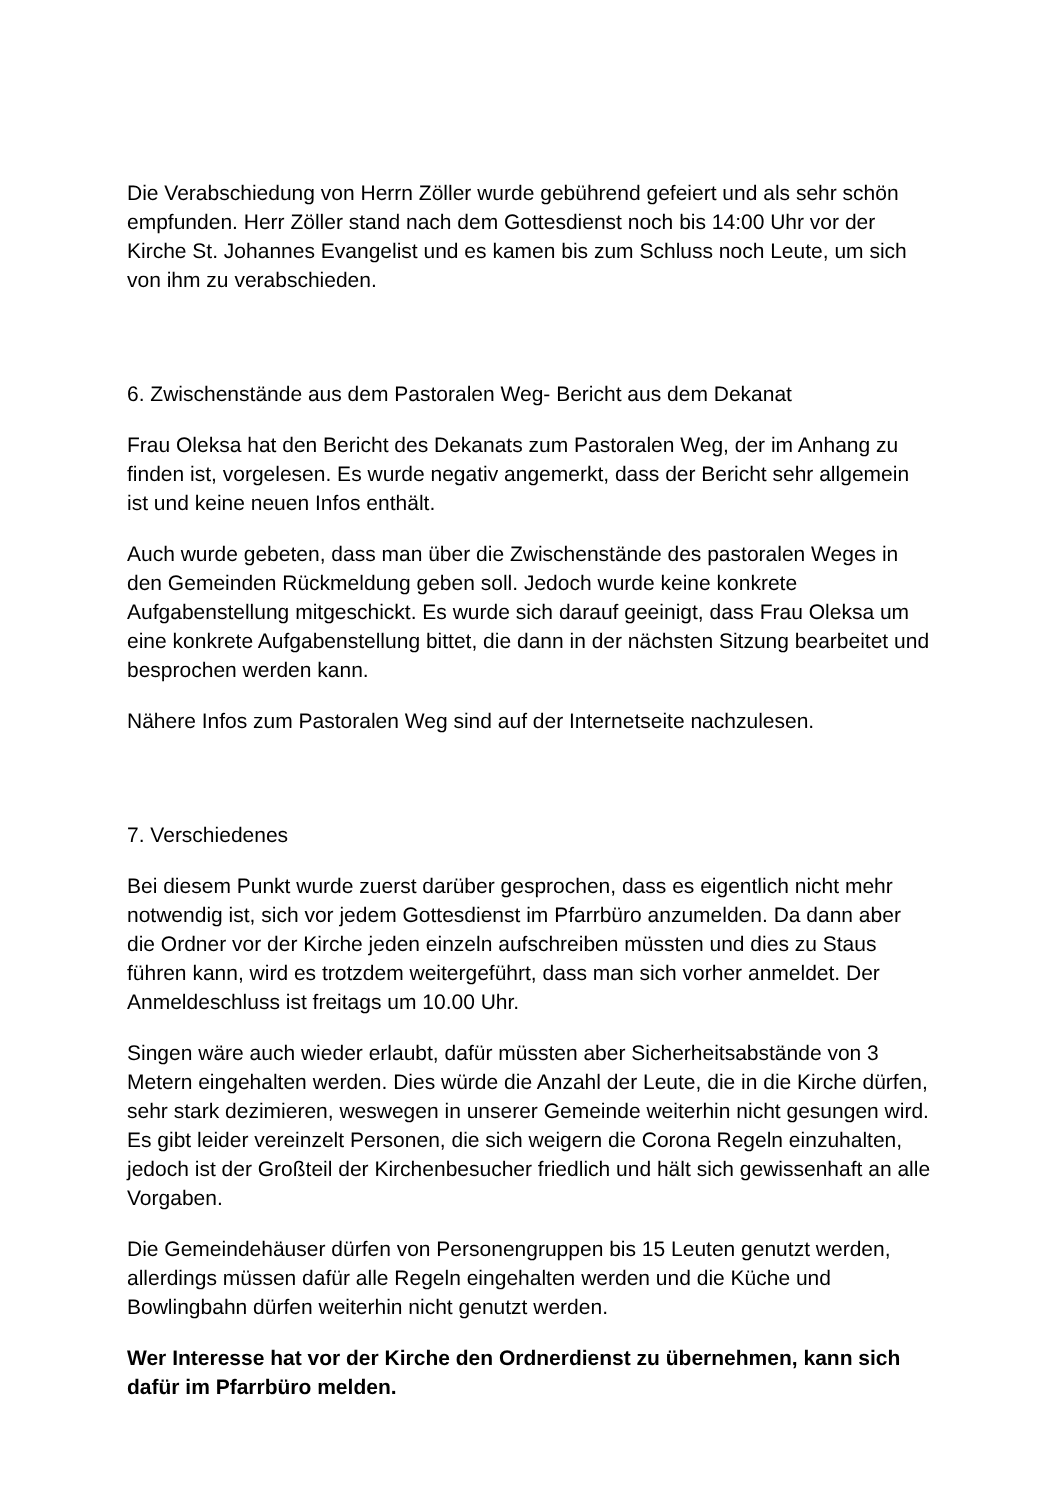Die Verabschiedung von Herrn Zöller wurde gebührend gefeiert und als sehr schön empfunden. Herr Zöller stand nach dem Gottesdienst noch bis 14:00 Uhr vor der Kirche St. Johannes Evangelist und es kamen bis zum Schluss noch Leute, um sich von ihm zu verabschieden.
6. Zwischenstände aus dem Pastoralen Weg- Bericht aus dem Dekanat
Frau Oleksa hat den Bericht des Dekanats zum Pastoralen Weg, der im Anhang zu finden ist, vorgelesen. Es wurde negativ angemerkt, dass der Bericht sehr allgemein ist und keine neuen Infos enthält.
Auch wurde gebeten, dass man über die Zwischenstände des pastoralen Weges in den Gemeinden Rückmeldung geben soll. Jedoch wurde keine konkrete Aufgabenstellung mitgeschickt. Es wurde sich darauf geeinigt, dass Frau Oleksa um eine konkrete Aufgabenstellung bittet, die dann in der nächsten Sitzung bearbeitet und besprochen werden kann.
Nähere Infos zum Pastoralen Weg sind auf der Internetseite nachzulesen.
7. Verschiedenes
Bei diesem Punkt wurde zuerst darüber gesprochen, dass es eigentlich nicht mehr notwendig ist, sich vor jedem Gottesdienst im Pfarrbüro anzumelden. Da dann aber die Ordner vor der Kirche jeden einzeln aufschreiben müssten und dies zu Staus führen kann, wird es trotzdem weitergeführt, dass man sich vorher anmeldet. Der Anmeldeschluss ist freitags um 10.00 Uhr.
Singen wäre auch wieder erlaubt, dafür müssten aber Sicherheitsabstände von 3 Metern eingehalten werden. Dies würde die Anzahl der Leute, die in die Kirche dürfen, sehr stark dezimieren, weswegen in unserer Gemeinde weiterhin nicht gesungen wird. Es gibt leider vereinzelt Personen, die sich weigern die Corona Regeln einzuhalten, jedoch ist der Großteil der Kirchenbesucher friedlich und hält sich gewissenhaft an alle Vorgaben.
Die Gemeindehäuser dürfen von Personengruppen bis 15 Leuten genutzt werden, allerdings müssen dafür alle Regeln eingehalten werden und die Küche und Bowlingbahn dürfen weiterhin nicht genutzt werden.
Wer Interesse hat vor der Kirche den Ordnerdienst zu übernehmen, kann sich dafür im Pfarrbüro melden.